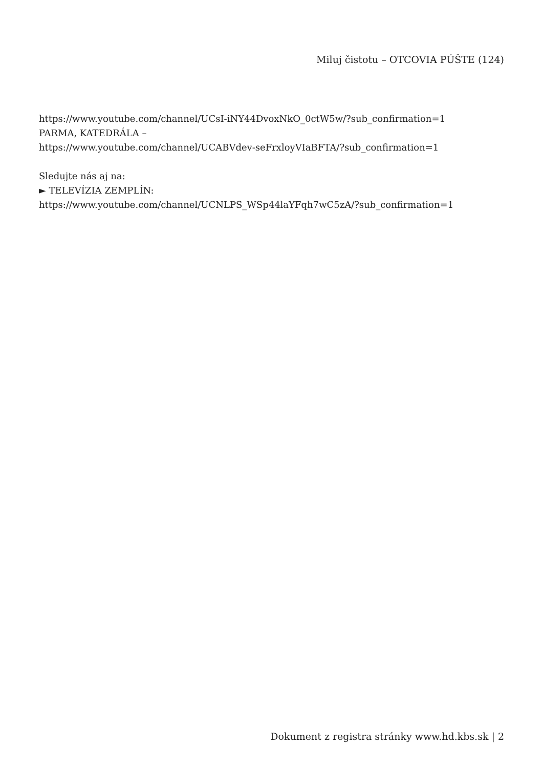Miluj čistotu – OTCOVIA PÚŠTE (124)
https://www.youtube.com/channel/UCsI-iNY44DvoxNkO_0ctW5w/?sub_confirmation=1
PARMA, KATEDRÁLA –
https://www.youtube.com/channel/UCABVdev-seFrxloyVIaBFTA/?sub_confirmation=1
Sledujte nás aj na:
► TELEVÍZIA ZEMPLÍN:
https://www.youtube.com/channel/UCNLPS_WSp44laYFqh7wC5zA/?sub_confirmation=1
Dokument z registra stránky www.hd.kbs.sk | 2